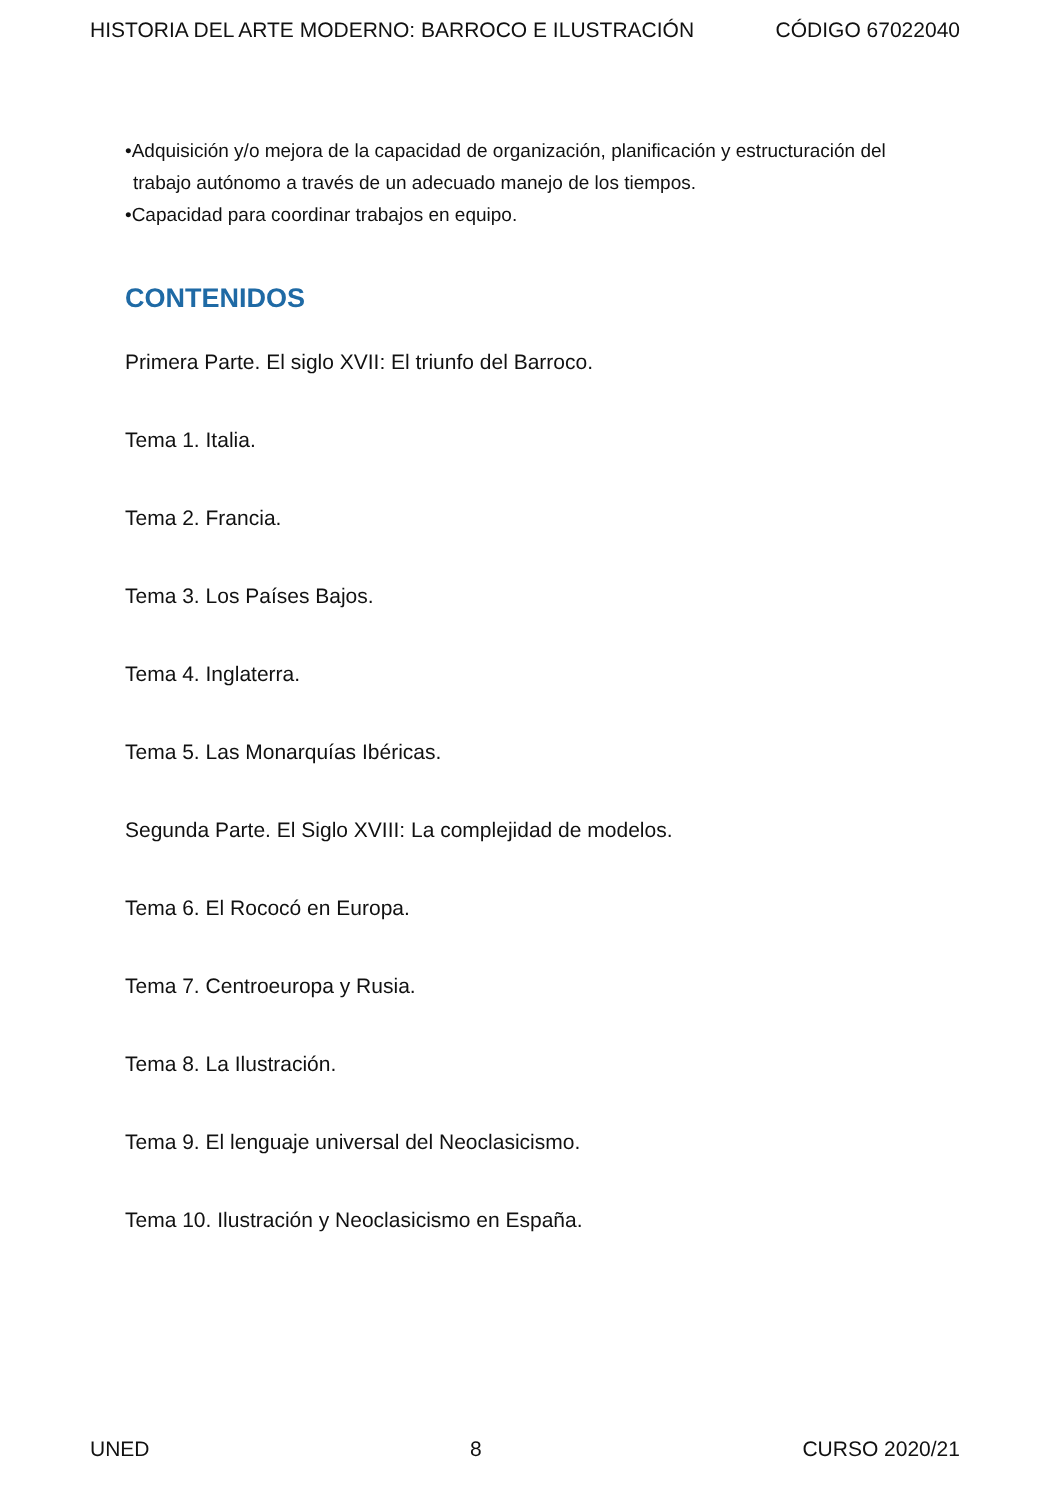HISTORIA DEL ARTE MODERNO: BARROCO E ILUSTRACIÓN CÓDIGO 67022040
•Adquisición y/o mejora de la capacidad de organización, planificación y estructuración del
trabajo autónomo a través de un adecuado manejo de los tiempos.
•Capacidad para coordinar trabajos en equipo.
CONTENIDOS
Primera Parte. El siglo XVII: El triunfo del Barroco.
Tema 1. Italia.
Tema 2. Francia.
Tema 3. Los Países Bajos.
Tema 4. Inglaterra.
Tema 5. Las Monarquías Ibéricas.
Segunda Parte. El Siglo XVIII: La complejidad de modelos.
Tema 6. El Rococó en Europa.
Tema 7. Centroeuropa y Rusia.
Tema 8. La Ilustración.
Tema 9. El lenguaje universal del Neoclasicismo.
Tema 10. Ilustración y Neoclasicismo en España.
UNED 8 CURSO 2020/21